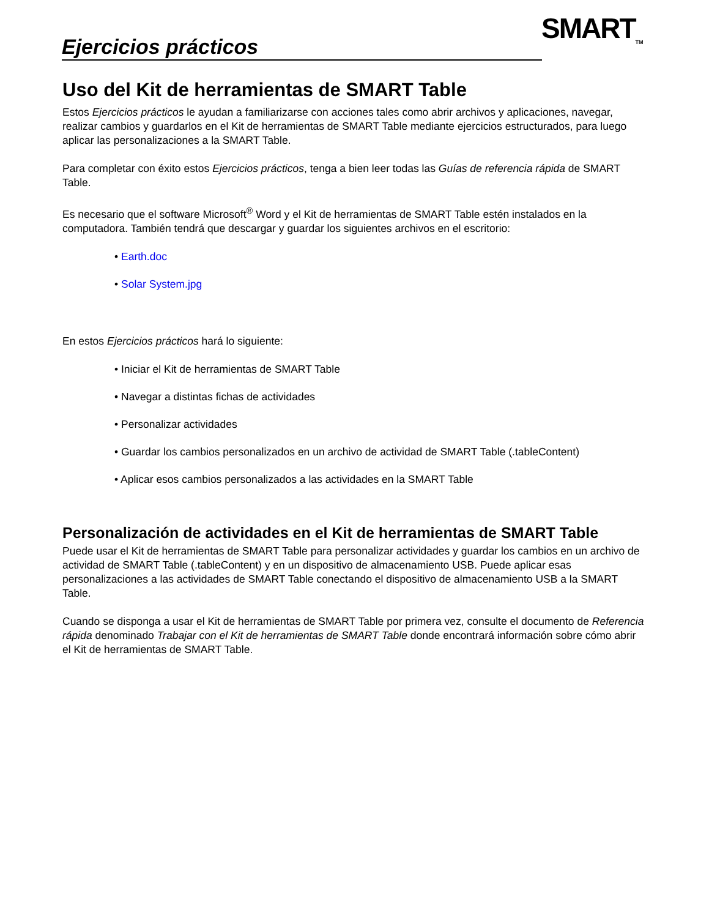Ejercicios prácticos SMART<sub>TM</sub>
Uso del Kit de herramientas de SMART Table
Estos Ejercicios prácticos le ayudan a familiarizarse con acciones tales como abrir archivos y aplicaciones, navegar, realizar cambios y guardarlos en el Kit de herramientas de SMART Table mediante ejercicios estructurados, para luego aplicar las personalizaciones a la SMART Table.
Para completar con éxito estos Ejercicios prácticos, tenga a bien leer todas las Guías de referencia rápida de SMART Table.
Es necesario que el software Microsoft<sup>®</sup> Word y el Kit de herramientas de SMART Table estén instalados en la computadora. También tendrá que descargar y guardar los siguientes archivos en el escritorio:
• Earth.doc
• Solar System.jpg
En estos Ejercicios prácticos hará lo siguiente:
• Iniciar el Kit de herramientas de SMART Table
• Navegar a distintas fichas de actividades
• Personalizar actividades
• Guardar los cambios personalizados en un archivo de actividad de SMART Table (.tableContent)
• Aplicar esos cambios personalizados a las actividades en la SMART Table
Personalización de actividades en el Kit de herramientas de SMART Table
Puede usar el Kit de herramientas de SMART Table para personalizar actividades y guardar los cambios en un archivo de actividad de SMART Table (.tableContent) y en un dispositivo de almacenamiento USB. Puede aplicar esas personalizaciones a las actividades de SMART Table conectando el dispositivo de almacenamiento USB a la SMART Table.
Cuando se disponga a usar el Kit de herramientas de SMART Table por primera vez, consulte el documento de Referencia rápida denominado Trabajar con el Kit de herramientas de SMART Table donde encontrará información sobre cómo abrir el Kit de herramientas de SMART Table.